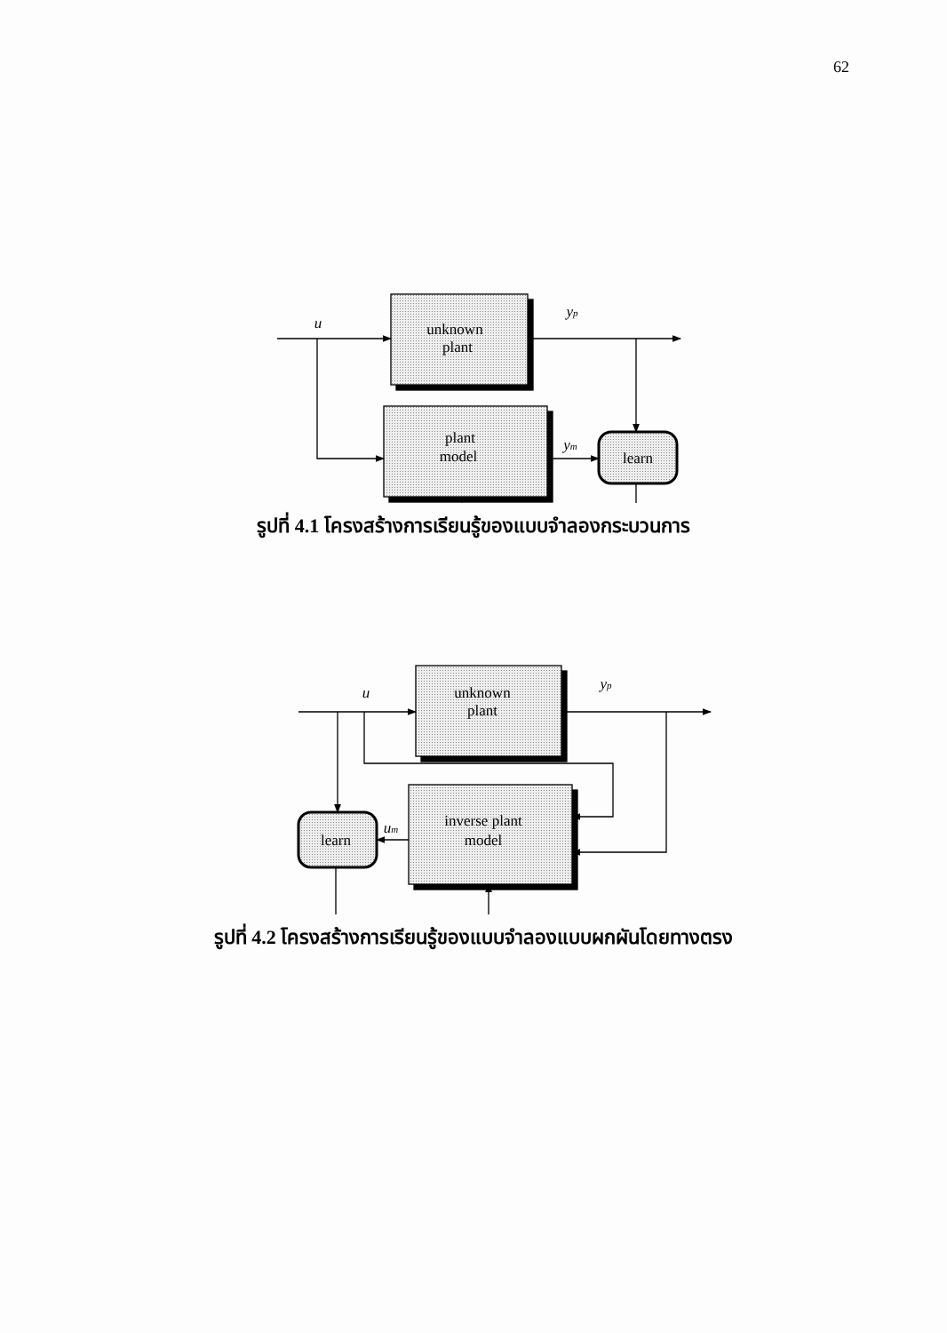62
unknown
plant
plant
model
learn
u
yp
ym
รูปที่ 4.1 โครงสร้างการเรียนรู้ของแบบจำลองกระบวนการ
unknown
plant
inverse plant
model
learn
u
yp
um
รูปที่ 4.2 โครงสร้างการเรียนรู้ของแบบจำลองแบบผกผันโดยทางตรง